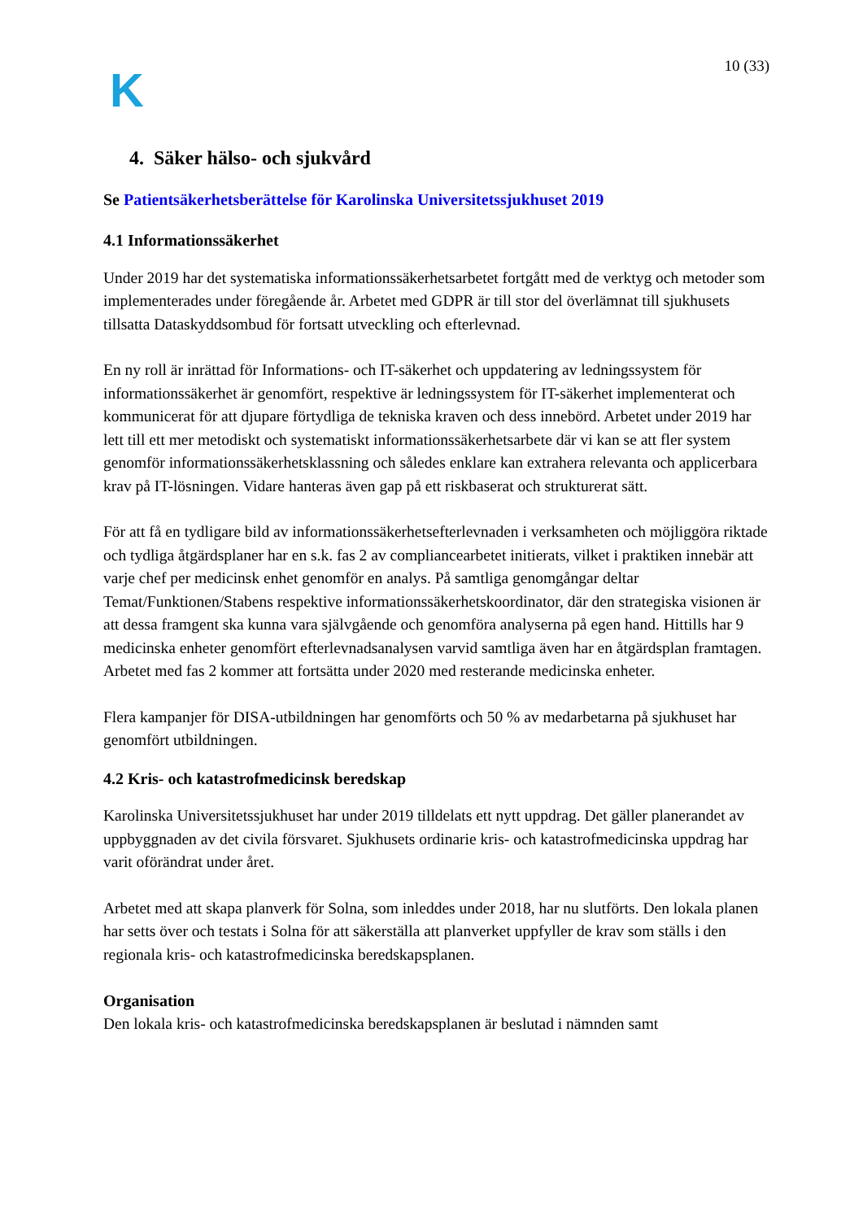K
10 (33)
4. Säker hälso- och sjukvård
Se Patientsäkerhetsberättelse för Karolinska Universitetssjukhuset 2019
4.1 Informationssäkerhet
Under 2019 har det systematiska informationssäkerhetsarbetet fortgått med de verktyg och metoder som implementerades under föregående år. Arbetet med GDPR är till stor del överlämnat till sjukhusets tillsatta Dataskyddsombud för fortsatt utveckling och efterlevnad.
En ny roll är inrättad för Informations- och IT-säkerhet och uppdatering av ledningssystem för informationssäkerhet är genomfört, respektive är ledningssystem för IT-säkerhet implementerat och kommunicerat för att djupare förtydliga de tekniska kraven och dess innebörd. Arbetet under 2019 har lett till ett mer metodiskt och systematiskt informationssäkerhetsarbete där vi kan se att fler system genomför informationssäkerhetsklassning och således enklare kan extrahera relevanta och applicerbara krav på IT-lösningen. Vidare hanteras även gap på ett riskbaserat och strukturerat sätt.
För att få en tydligare bild av informationssäkerhetsefterlevnaden i verksamheten och möjliggöra riktade och tydliga åtgärdsplaner har en s.k. fas 2 av compliancearbetet initierats, vilket i praktiken innebär att varje chef per medicinsk enhet genomför en analys. På samtliga genomgångar deltar Temat/Funktionen/Stabens respektive informationssäkerhetskoordinator, där den strategiska visionen är att dessa framgent ska kunna vara självgående och genomföra analyserna på egen hand. Hittills har 9 medicinska enheter genomfört efterlevnadsanalysen varvid samtliga även har en åtgärdsplan framtagen. Arbetet med fas 2 kommer att fortsätta under 2020 med resterande medicinska enheter.
Flera kampanjer för DISA-utbildningen har genomförts och 50 % av medarbetarna på sjukhuset har genomfört utbildningen.
4.2 Kris- och katastrofmedicinsk beredskap
Karolinska Universitetssjukhuset har under 2019 tilldelats ett nytt uppdrag. Det gäller planerandet av uppbyggnaden av det civila försvaret. Sjukhusets ordinarie kris- och katastrofmedicinska uppdrag har varit oförändrat under året.
Arbetet med att skapa planverk för Solna, som inleddes under 2018, har nu slutförts. Den lokala planen har setts över och testats i Solna för att säkerställa att planverket uppfyller de krav som ställs i den regionala kris- och katastrofmedicinska beredskapsplanen.
Organisation
Den lokala kris- och katastrofmedicinska beredskapsplanen är beslutad i nämnden samt